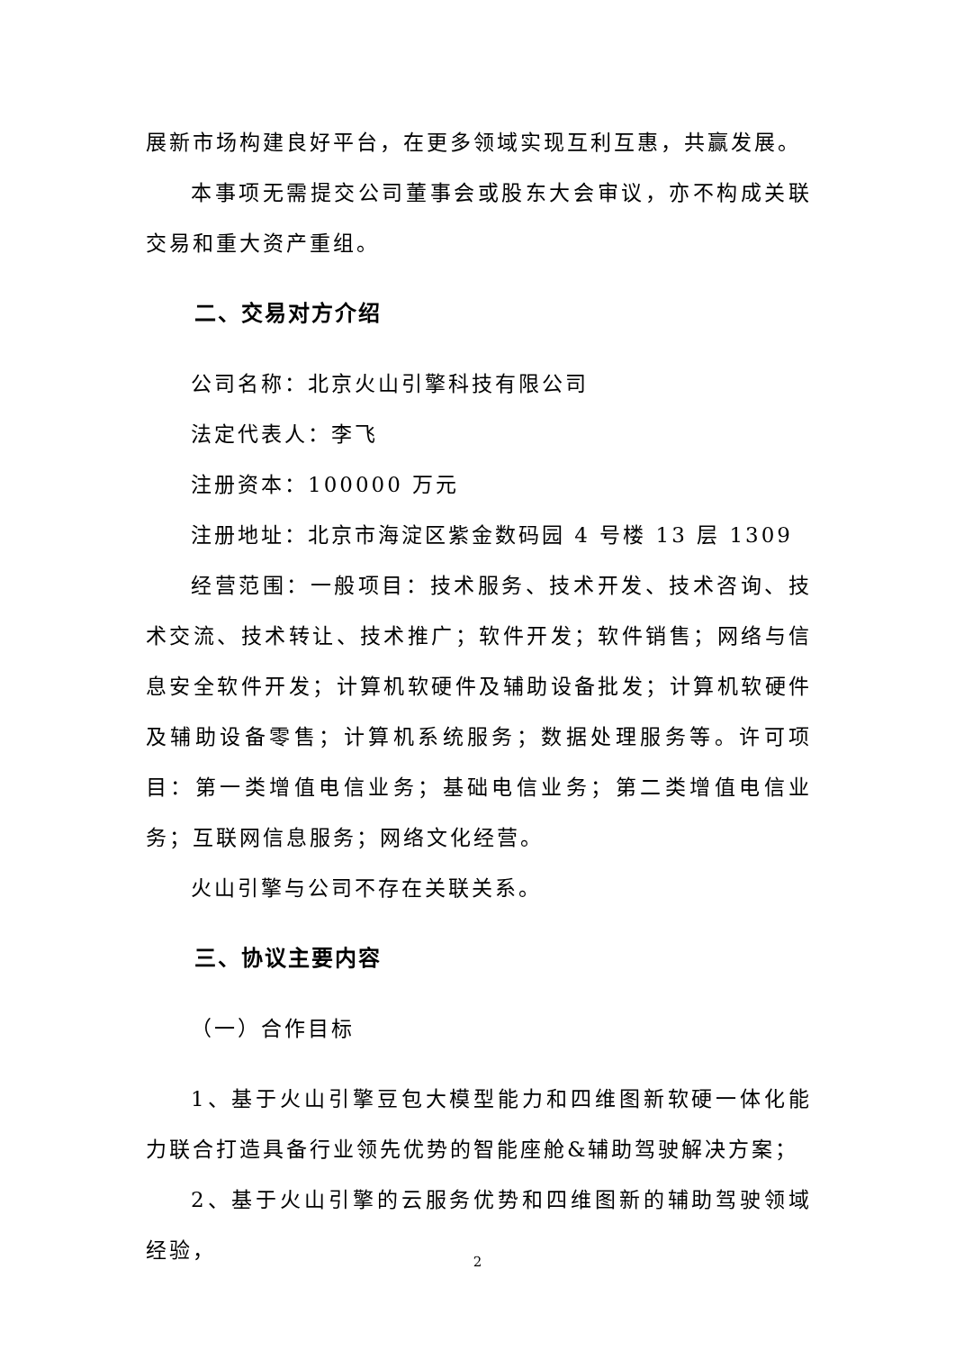展新市场构建良好平台，在更多领域实现互利互惠，共赢发展。
本事项无需提交公司董事会或股东大会审议，亦不构成关联交易和重大资产重组。
二、交易对方介绍
公司名称：北京火山引擎科技有限公司
法定代表人：李飞
注册资本：100000 万元
注册地址：北京市海淀区紫金数码园 4 号楼 13 层 1309
经营范围：一般项目：技术服务、技术开发、技术咨询、技术交流、技术转让、技术推广；软件开发；软件销售；网络与信息安全软件开发；计算机软硬件及辅助设备批发；计算机软硬件及辅助设备零售；计算机系统服务；数据处理服务等。许可项目：第一类增值电信业务；基础电信业务；第二类增值电信业务；互联网信息服务；网络文化经营。
火山引擎与公司不存在关联关系。
三、协议主要内容
（一）合作目标
1、基于火山引擎豆包大模型能力和四维图新软硬一体化能力联合打造具备行业领先优势的智能座舱&辅助驾驶解决方案；
2、基于火山引擎的云服务优势和四维图新的辅助驾驶领域经验，
2